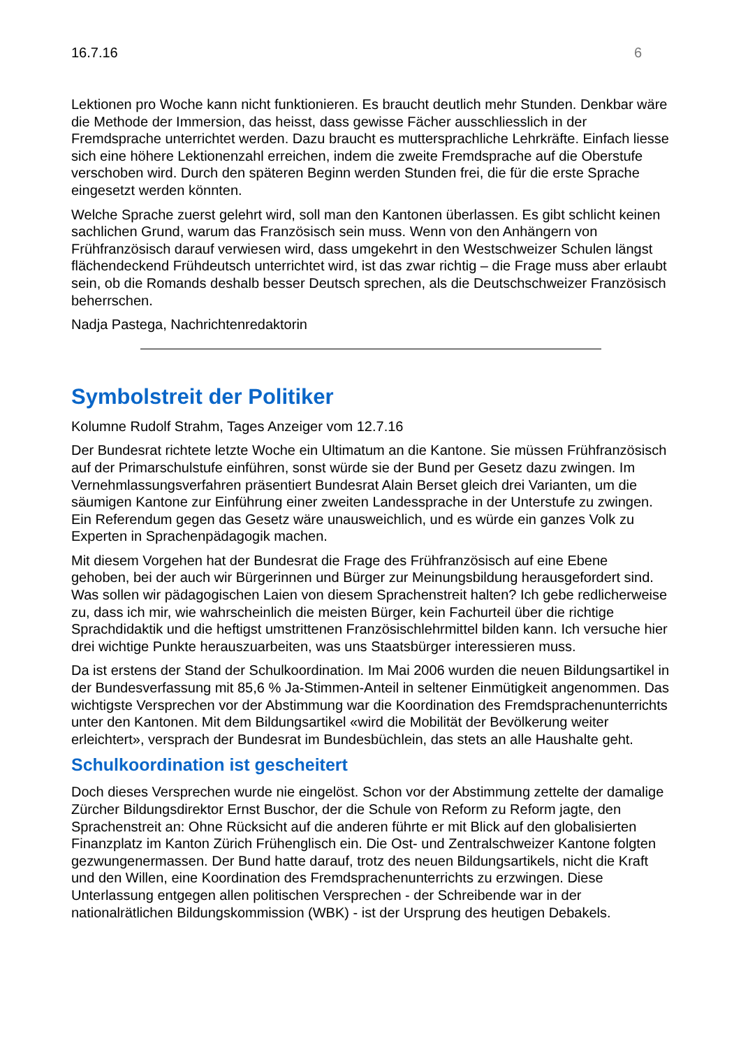16.7.16 6
Lektionen pro Woche kann nicht funktionieren. Es braucht deutlich mehr Stunden. Denkbar wäre die Methode der Immersion, das heisst, dass gewisse Fächer ausschliesslich in der Fremdsprache unterrichtet werden. Dazu braucht es muttersprachliche Lehrkräfte. Einfach liesse sich eine höhere Lektionenzahl erreichen, indem die zweite Fremdsprache auf die Oberstufe verschoben wird. Durch den späteren Beginn werden Stunden frei, die für die erste Sprache eingesetzt werden könnten.
Welche Sprache zuerst gelehrt wird, soll man den Kantonen überlassen. Es gibt schlicht keinen sachlichen Grund, warum das Französisch sein muss. Wenn von den Anhängern von Frühfranzösisch darauf verwiesen wird, dass umgekehrt in den Westschweizer Schulen längst flächendeckend Frühdeutsch unterrichtet wird, ist das zwar richtig – die Frage muss aber erlaubt sein, ob die Romands deshalb besser Deutsch sprechen, als die Deutschschweizer Französisch beherrschen.
Nadja Pastega, Nachrichtenredaktorin
Symbolstreit der Politiker
Kolumne Rudolf Strahm, Tages Anzeiger vom 12.7.16
Der Bundesrat richtete letzte Woche ein Ultimatum an die Kantone. Sie müssen Frühfranzösisch auf der Primarschulstufe einführen, sonst würde sie der Bund per Gesetz dazu zwingen. Im Vernehmlassungsverfahren präsentiert Bundesrat Alain Berset gleich drei Varianten, um die säumigen Kantone zur Einführung einer zweiten Landessprache in der Unterstufe zu zwingen. Ein Referendum gegen das Gesetz wäre unausweichlich, und es würde ein ganzes Volk zu Experten in Sprachenpädagogik machen.
Mit diesem Vorgehen hat der Bundesrat die Frage des Frühfranzösisch auf eine Ebene gehoben, bei der auch wir Bürgerinnen und Bürger zur Meinungsbildung herausgefordert sind. Was sollen wir pädagogischen Laien von diesem Sprachenstreit halten? Ich gebe redlicherweise zu, dass ich mir, wie wahrscheinlich die meisten Bürger, kein Fachurteil über die richtige Sprachdidaktik und die heftigst umstrittenen Französischlehrmittel bilden kann. Ich versuche hier drei wichtige Punkte herauszuarbeiten, was uns Staatsbürger interessieren muss.
Da ist erstens der Stand der Schulkoordination. Im Mai 2006 wurden die neuen Bildungsartikel in der Bundesverfassung mit 85,6 % Ja-Stimmen-Anteil in seltener Einmütigkeit angenommen. Das wichtigste Versprechen vor der Abstimmung war die Koordination des Fremdsprachenunterrichts unter den Kantonen. Mit dem Bildungsartikel «wird die Mobilität der Bevölkerung weiter erleichtert», versprach der Bundesrat im Bundesbüchlein, das stets an alle Haushalte geht.
Schulkoordination ist gescheitert
Doch dieses Versprechen wurde nie eingelöst. Schon vor der Abstimmung zettelte der damalige Zürcher Bildungsdirektor Ernst Buschor, der die Schule von Reform zu Reform jagte, den Sprachenstreit an: Ohne Rücksicht auf die anderen führte er mit Blick auf den globalisierten Finanzplatz im Kanton Zürich Frühenglisch ein. Die Ost- und Zentralschweizer Kantone folgten gezwungenermassen. Der Bund hatte darauf, trotz des neuen Bildungsartikels, nicht die Kraft und den Willen, eine Koordination des Fremdsprachenunterrichts zu erzwingen. Diese Unterlassung entgegen allen politischen Versprechen - der Schreibende war in der nationalrätlichen Bildungskommission (WBK) - ist der Ursprung des heutigen Debakels.